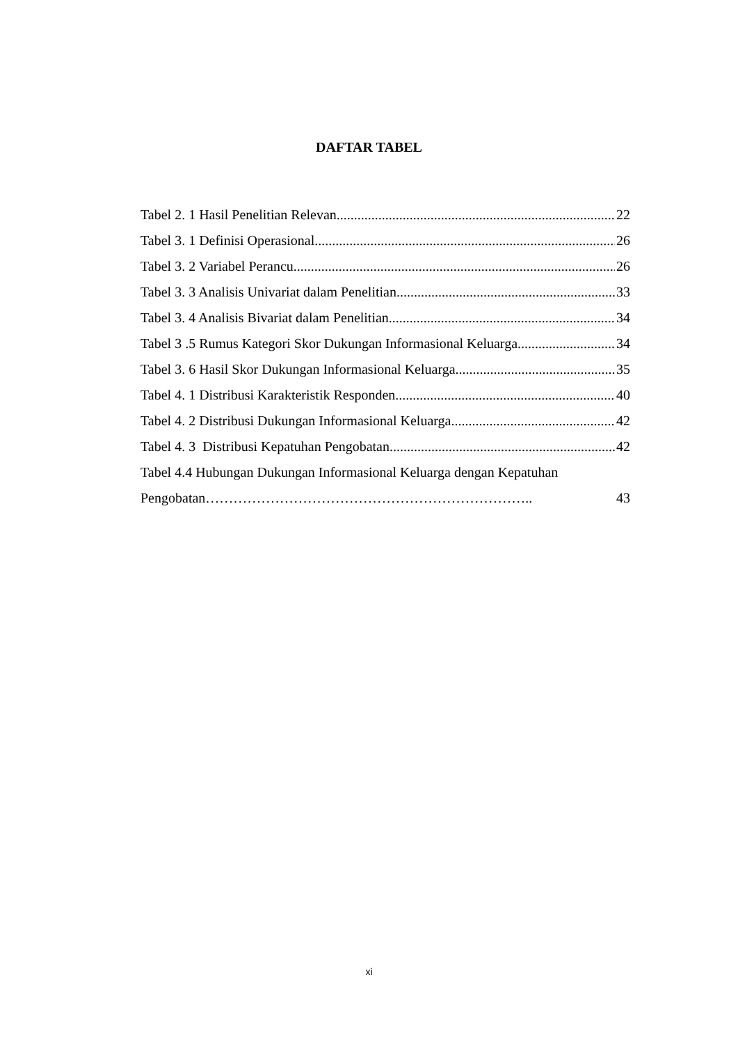DAFTAR TABEL
Tabel 2. 1 Hasil Penelitian Relevan 22
Tabel 3. 1 Definisi Operasional 26
Tabel 3. 2 Variabel Perancu 26
Tabel 3. 3 Analisis Univariat dalam Penelitian 33
Tabel 3. 4 Analisis Bivariat dalam Penelitian 34
Tabel 3 .5 Rumus Kategori Skor Dukungan Informasional Keluarga 34
Tabel 3. 6 Hasil Skor Dukungan Informasional Keluarga 35
Tabel 4. 1 Distribusi Karakteristik Responden 40
Tabel 4. 2 Distribusi Dukungan Informasional Keluarga 42
Tabel 4. 3 Distribusi Kepatuhan Pengobatan 42
Tabel 4.4 Hubungan Dukungan Informasional Keluarga dengan Kepatuhan
Pengobatan…………………………………………………………….. 43
xi